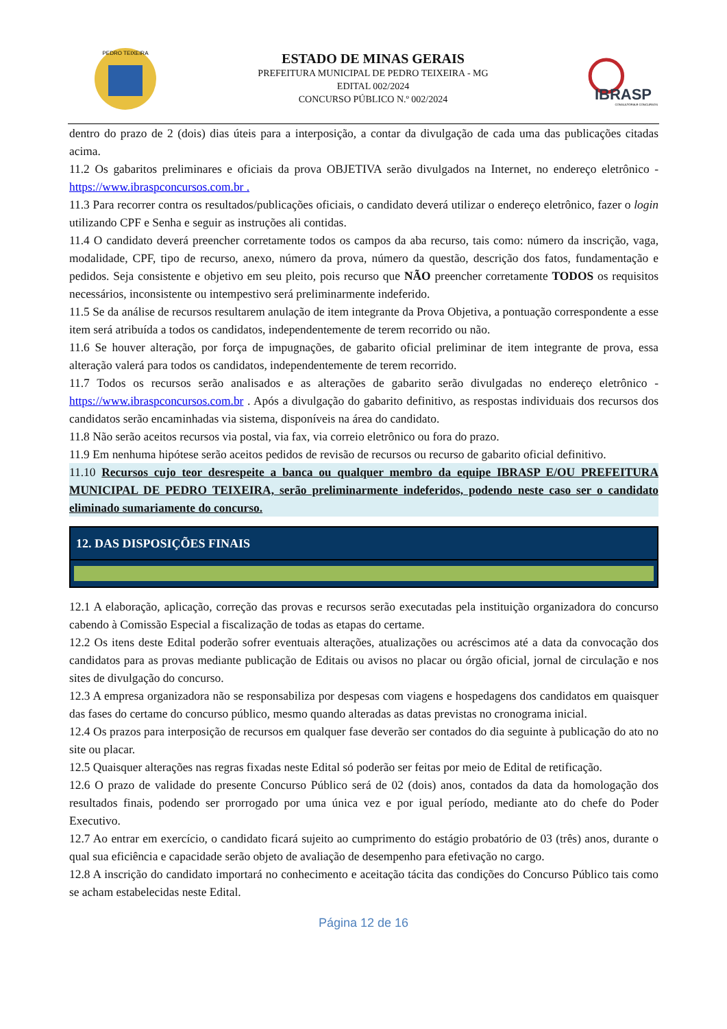PEDRO TEIXEIRA
ESTADO DE MINAS GERAIS
PREFEITURA MUNICIPAL DE PEDRO TEIXEIRA - MG
EDITAL 002/2024
CONCURSO PÚBLICO N.º 002/2024
IBRASP
CONSULTORIA E CONCURSOS
dentro do prazo de 2 (dois) dias úteis para a interposição, a contar da divulgação de cada uma das publicações citadas acima.
11.2 Os gabaritos preliminares e oficiais da prova OBJETIVA serão divulgados na Internet, no endereço eletrônico - https://www.ibraspconcursos.com.br .
11.3 Para recorrer contra os resultados/publicações oficiais, o candidato deverá utilizar o endereço eletrônico, fazer o login utilizando CPF e Senha e seguir as instruções ali contidas.
11.4 O candidato deverá preencher corretamente todos os campos da aba recurso, tais como: número da inscrição, vaga, modalidade, CPF, tipo de recurso, anexo, número da prova, número da questão, descrição dos fatos, fundamentação e pedidos. Seja consistente e objetivo em seu pleito, pois recurso que NÃO preencher corretamente TODOS os requisitos necessários, inconsistente ou intempestivo será preliminarmente indeferido.
11.5 Se da análise de recursos resultarem anulação de item integrante da Prova Objetiva, a pontuação correspondente a esse item será atribuída a todos os candidatos, independentemente de terem recorrido ou não.
11.6 Se houver alteração, por força de impugnações, de gabarito oficial preliminar de item integrante de prova, essa alteração valerá para todos os candidatos, independentemente de terem recorrido.
11.7 Todos os recursos serão analisados e as alterações de gabarito serão divulgadas no endereço eletrônico - https://www.ibraspconcursos.com.br . Após a divulgação do gabarito definitivo, as respostas individuais dos recursos dos candidatos serão encaminhadas via sistema, disponíveis na área do candidato.
11.8 Não serão aceitos recursos via postal, via fax, via correio eletrônico ou fora do prazo.
11.9 Em nenhuma hipótese serão aceitos pedidos de revisão de recursos ou recurso de gabarito oficial definitivo.
11.10 Recursos cujo teor desrespeite a banca ou qualquer membro da equipe IBRASP E/OU PREFEITURA MUNICIPAL DE PEDRO TEIXEIRA, serão preliminarmente indeferidos, podendo neste caso ser o candidato eliminado sumariamente do concurso.
12. DAS DISPOSIÇÕES FINAIS
12.1 A elaboração, aplicação, correção das provas e recursos serão executadas pela instituição organizadora do concurso cabendo à Comissão Especial a fiscalização de todas as etapas do certame.
12.2 Os itens deste Edital poderão sofrer eventuais alterações, atualizações ou acréscimos até a data da convocação dos candidatos para as provas mediante publicação de Editais ou avisos no placar ou órgão oficial, jornal de circulação e nos sites de divulgação do concurso.
12.3 A empresa organizadora não se responsabiliza por despesas com viagens e hospedagens dos candidatos em quaisquer das fases do certame do concurso público, mesmo quando alteradas as datas previstas no cronograma inicial.
12.4 Os prazos para interposição de recursos em qualquer fase deverão ser contados do dia seguinte à publicação do ato no site ou placar.
12.5 Quaisquer alterações nas regras fixadas neste Edital só poderão ser feitas por meio de Edital de retificação.
12.6 O prazo de validade do presente Concurso Público será de 02 (dois) anos, contados da data da homologação dos resultados finais, podendo ser prorrogado por uma única vez e por igual período, mediante ato do chefe do Poder Executivo.
12.7 Ao entrar em exercício, o candidato ficará sujeito ao cumprimento do estágio probatório de 03 (três) anos, durante o qual sua eficiência e capacidade serão objeto de avaliação de desempenho para efetivação no cargo.
12.8 A inscrição do candidato importará no conhecimento e aceitação tácita das condições do Concurso Público tais como se acham estabelecidas neste Edital.
Página 12 de 16